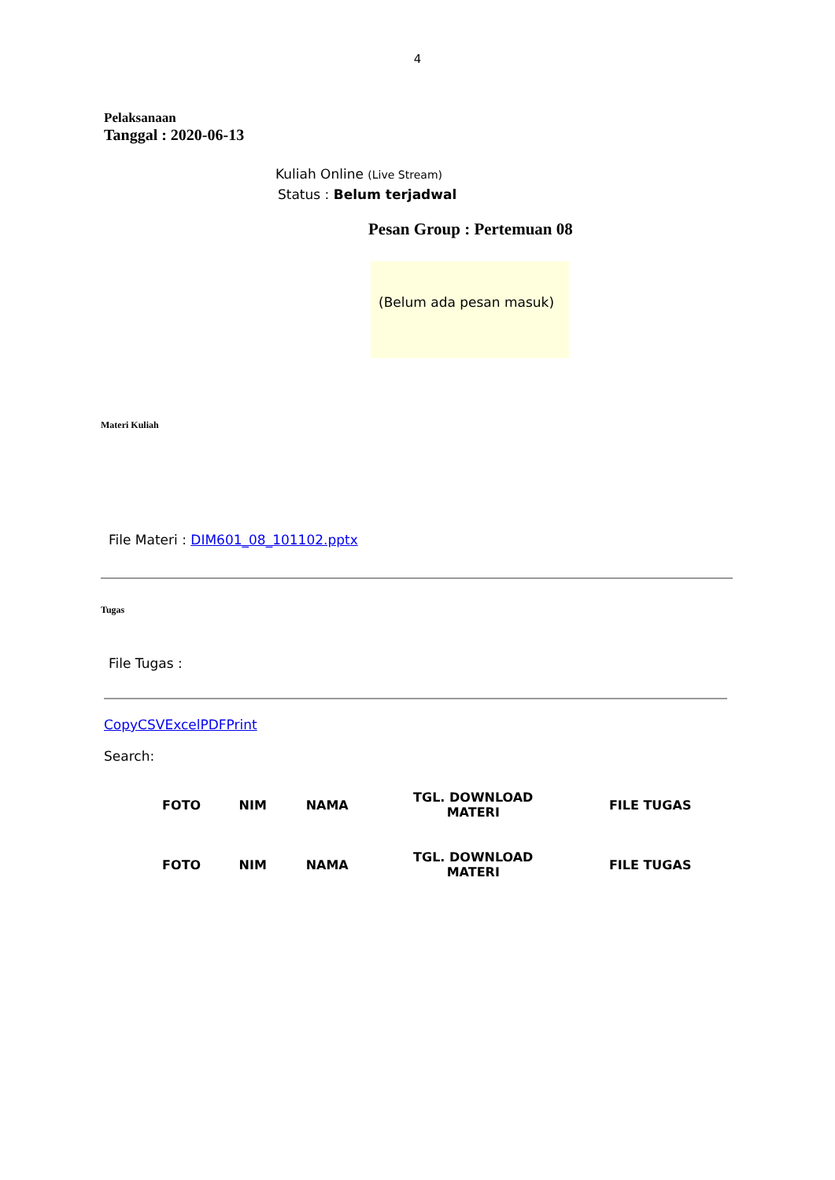4
Pelaksanaan
Tanggal : 2020-06-13
Kuliah Online (Live Stream)
Status : Belum terjadwal
Pesan Group : Pertemuan 08
(Belum ada pesan masuk)
Materi Kuliah
File Materi : DIM601_08_101102.pptx
Tugas
File Tugas :
CopyCSVExcelPDFPrint
Search:
| FOTO | NIM | NAMA | TGL. DOWNLOAD MATERI | FILE TUGAS |
| --- | --- | --- | --- | --- |
| FOTO | NIM | NAMA | TGL. DOWNLOAD MATERI | FILE TUGAS |